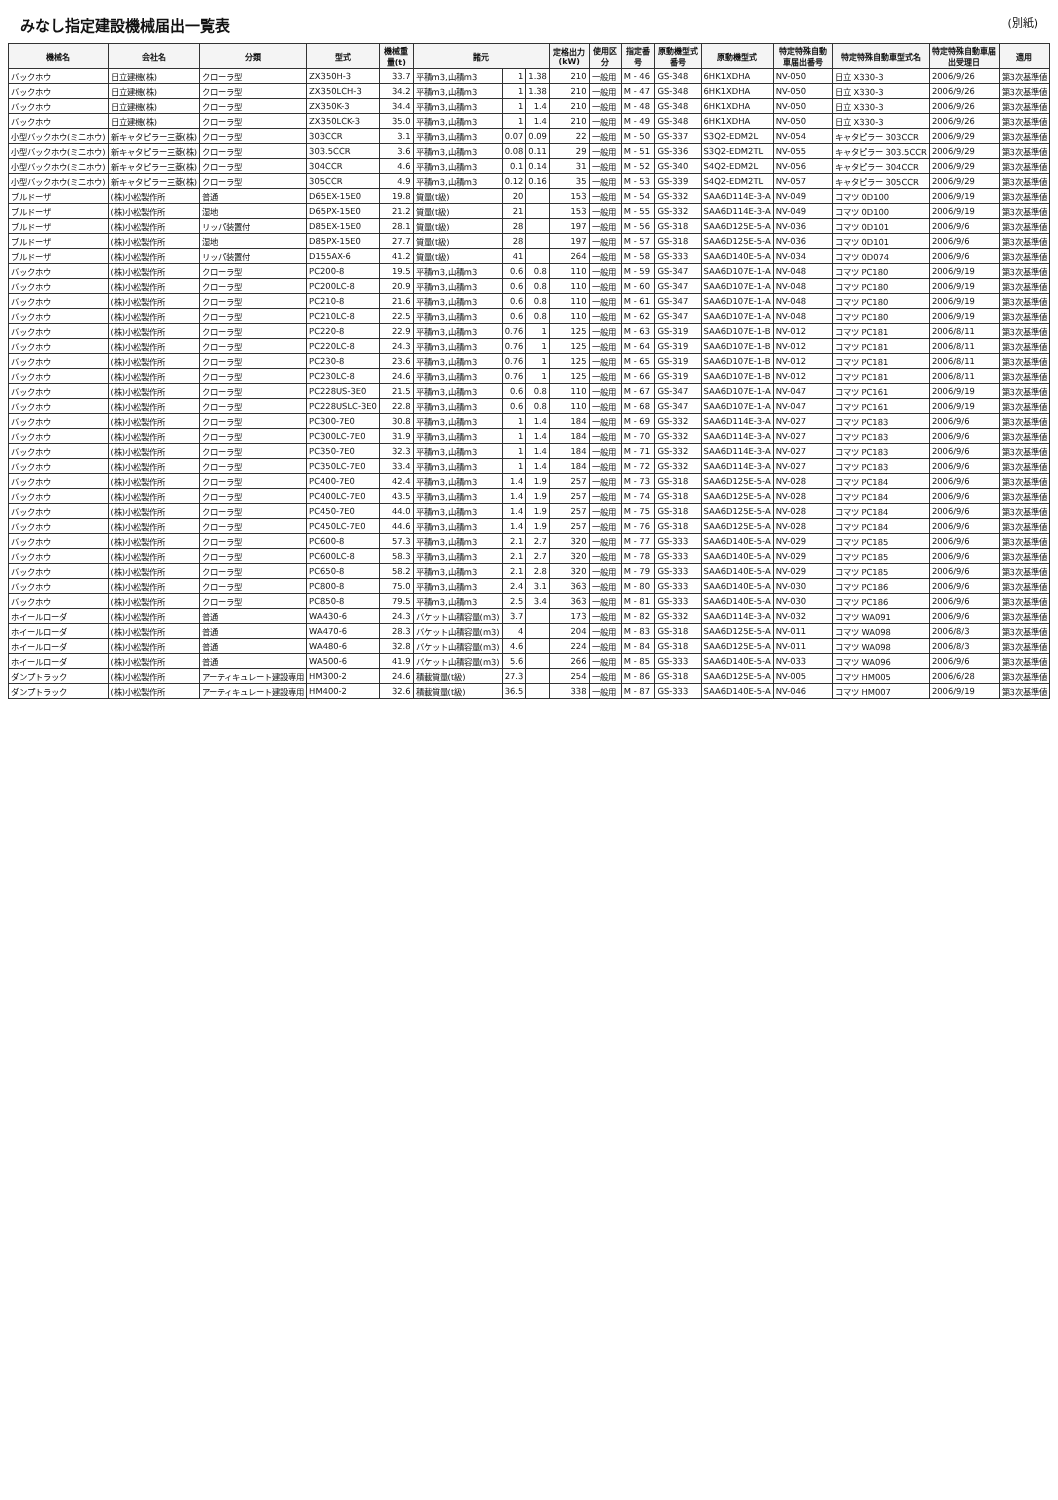みなし指定建設機械届出一覧表
(別紙)
| 機械名 | 会社名 | 分類 | 型式 | 機械重量(t) | 諸元 | | | 定格出力(kW) | 使用区分 | 指定番号 | 原動機型式番号 | 原動機型式 | 特定特殊自動車届出番号 | 特定特殊自動車型式名 | 特定特殊自動車届出受理日 | 適用 |
| --- | --- | --- | --- | --- | --- | --- | --- | --- | --- | --- | --- | --- | --- | --- | --- | --- |
| バックホウ | 日立建機(株) | クローラ型 | ZX350H-3 | 33.7 | 平積m3,山積m3 | 1 | 1.38 | 210 | 一般用 | M - 46 | GS-348 | 6HK1XDHA | NV-050 | 日立 X330-3 | 2006/9/26 | 第3次基準値 |
| バックホウ | 日立建機(株) | クローラ型 | ZX350LCH-3 | 34.2 | 平積m3,山積m3 | 1 | 1.38 | 210 | 一般用 | M - 47 | GS-348 | 6HK1XDHA | NV-050 | 日立 X330-3 | 2006/9/26 | 第3次基準値 |
| バックホウ | 日立建機(株) | クローラ型 | ZX350K-3 | 34.4 | 平積m3,山積m3 | 1 | 1.4 | 210 | 一般用 | M - 48 | GS-348 | 6HK1XDHA | NV-050 | 日立 X330-3 | 2006/9/26 | 第3次基準値 |
| バックホウ | 日立建機(株) | クローラ型 | ZX350LCK-3 | 35.0 | 平積m3,山積m3 | 1 | 1.4 | 210 | 一般用 | M - 49 | GS-348 | 6HK1XDHA | NV-050 | 日立 X330-3 | 2006/9/26 | 第3次基準値 |
| 小型バックホウ(ミニホウ) | 新キャタピラー三菱(株) | クローラ型 | 303CCR | 3.1 | 平積m3,山積m3 | 0.07 | 0.09 | 22 | 一般用 | M - 50 | GS-337 | S3Q2-EDM2L | NV-054 | キャタピラー 303CCR | 2006/9/29 | 第3次基準値 |
| 小型バックホウ(ミニホウ) | 新キャタピラー三菱(株) | クローラ型 | 303.5CCR | 3.6 | 平積m3,山積m3 | 0.08 | 0.11 | 29 | 一般用 | M - 51 | GS-336 | S3Q2-EDM2TL | NV-055 | キャタピラー 303.5CCR | 2006/9/29 | 第3次基準値 |
| 小型バックホウ(ミニホウ) | 新キャタピラー三菱(株) | クローラ型 | 304CCR | 4.6 | 平積m3,山積m3 | 0.1 | 0.14 | 31 | 一般用 | M - 52 | GS-340 | S4Q2-EDM2L | NV-056 | キャタピラー 304CCR | 2006/9/29 | 第3次基準値 |
| 小型バックホウ(ミニホウ) | 新キャタピラー三菱(株) | クローラ型 | 305CCR | 4.9 | 平積m3,山積m3 | 0.12 | 0.16 | 35 | 一般用 | M - 53 | GS-339 | S4Q2-EDM2TL | NV-057 | キャタピラー 305CCR | 2006/9/29 | 第3次基準値 |
| ブルドーザ | (株)小松製作所 | 普通 | D65EX-15E0 | 19.8 | 質量(t級) | 20 | | 153 | 一般用 | M - 54 | GS-332 | SAA6D114E-3-A | NV-049 | コマツ 0D100 | 2006/9/19 | 第3次基準値 |
| ブルドーザ | (株)小松製作所 | 湿地 | D65PX-15E0 | 21.2 | 質量(t級) | 21 | | 153 | 一般用 | M - 55 | GS-332 | SAA6D114E-3-A | NV-049 | コマツ 0D100 | 2006/9/19 | 第3次基準値 |
| ブルドーザ | (株)小松製作所 | リッパ装置付 | D85EX-15E0 | 28.1 | 質量(t級) | 28 | | 197 | 一般用 | M - 56 | GS-318 | SAA6D125E-5-A | NV-036 | コマツ 0D101 | 2006/9/6 | 第3次基準値 |
| ブルドーザ | (株)小松製作所 | 湿地 | D85PX-15E0 | 27.7 | 質量(t級) | 28 | | 197 | 一般用 | M - 57 | GS-318 | SAA6D125E-5-A | NV-036 | コマツ 0D101 | 2006/9/6 | 第3次基準値 |
| ブルドーザ | (株)小松製作所 | リッパ装置付 | D155AX-6 | 41.2 | 質量(t級) | 41 | | 264 | 一般用 | M - 58 | GS-333 | SAA6D140E-5-A | NV-034 | コマツ 0D074 | 2006/9/6 | 第3次基準値 |
| バックホウ | (株)小松製作所 | クローラ型 | PC200-8 | 19.5 | 平積m3,山積m3 | 0.6 | 0.8 | 110 | 一般用 | M - 59 | GS-347 | SAA6D107E-1-A | NV-048 | コマツ PC180 | 2006/9/19 | 第3次基準値 |
| バックホウ | (株)小松製作所 | クローラ型 | PC200LC-8 | 20.9 | 平積m3,山積m3 | 0.6 | 0.8 | 110 | 一般用 | M - 60 | GS-347 | SAA6D107E-1-A | NV-048 | コマツ PC180 | 2006/9/19 | 第3次基準値 |
| バックホウ | (株)小松製作所 | クローラ型 | PC210-8 | 21.6 | 平積m3,山積m3 | 0.6 | 0.8 | 110 | 一般用 | M - 61 | GS-347 | SAA6D107E-1-A | NV-048 | コマツ PC180 | 2006/9/19 | 第3次基準値 |
| バックホウ | (株)小松製作所 | クローラ型 | PC210LC-8 | 22.5 | 平積m3,山積m3 | 0.6 | 0.8 | 110 | 一般用 | M - 62 | GS-347 | SAA6D107E-1-A | NV-048 | コマツ PC180 | 2006/9/19 | 第3次基準値 |
| バックホウ | (株)小松製作所 | クローラ型 | PC220-8 | 22.9 | 平積m3,山積m3 | 0.76 | 1 | 125 | 一般用 | M - 63 | GS-319 | SAA6D107E-1-B | NV-012 | コマツ PC181 | 2006/8/11 | 第3次基準値 |
| バックホウ | (株)小松製作所 | クローラ型 | PC220LC-8 | 24.3 | 平積m3,山積m3 | 0.76 | 1 | 125 | 一般用 | M - 64 | GS-319 | SAA6D107E-1-B | NV-012 | コマツ PC181 | 2006/8/11 | 第3次基準値 |
| バックホウ | (株)小松製作所 | クローラ型 | PC230-8 | 23.6 | 平積m3,山積m3 | 0.76 | 1 | 125 | 一般用 | M - 65 | GS-319 | SAA6D107E-1-B | NV-012 | コマツ PC181 | 2006/8/11 | 第3次基準値 |
| バックホウ | (株)小松製作所 | クローラ型 | PC230LC-8 | 24.6 | 平積m3,山積m3 | 0.76 | 1 | 125 | 一般用 | M - 66 | GS-319 | SAA6D107E-1-B | NV-012 | コマツ PC181 | 2006/8/11 | 第3次基準値 |
| バックホウ | (株)小松製作所 | クローラ型 | PC228US-3E0 | 21.5 | 平積m3,山積m3 | 0.6 | 0.8 | 110 | 一般用 | M - 67 | GS-347 | SAA6D107E-1-A | NV-047 | コマツ PC161 | 2006/9/19 | 第3次基準値 |
| バックホウ | (株)小松製作所 | クローラ型 | PC228USLC-3E0 | 22.8 | 平積m3,山積m3 | 0.6 | 0.8 | 110 | 一般用 | M - 68 | GS-347 | SAA6D107E-1-A | NV-047 | コマツ PC161 | 2006/9/19 | 第3次基準値 |
| バックホウ | (株)小松製作所 | クローラ型 | PC300-7E0 | 30.8 | 平積m3,山積m3 | 1 | 1.4 | 184 | 一般用 | M - 69 | GS-332 | SAA6D114E-3-A | NV-027 | コマツ PC183 | 2006/9/6 | 第3次基準値 |
| バックホウ | (株)小松製作所 | クローラ型 | PC300LC-7E0 | 31.9 | 平積m3,山積m3 | 1 | 1.4 | 184 | 一般用 | M - 70 | GS-332 | SAA6D114E-3-A | NV-027 | コマツ PC183 | 2006/9/6 | 第3次基準値 |
| バックホウ | (株)小松製作所 | クローラ型 | PC350-7E0 | 32.3 | 平積m3,山積m3 | 1 | 1.4 | 184 | 一般用 | M - 71 | GS-332 | SAA6D114E-3-A | NV-027 | コマツ PC183 | 2006/9/6 | 第3次基準値 |
| バックホウ | (株)小松製作所 | クローラ型 | PC350LC-7E0 | 33.4 | 平積m3,山積m3 | 1 | 1.4 | 184 | 一般用 | M - 72 | GS-332 | SAA6D114E-3-A | NV-027 | コマツ PC183 | 2006/9/6 | 第3次基準値 |
| バックホウ | (株)小松製作所 | クローラ型 | PC400-7E0 | 42.4 | 平積m3,山積m3 | 1.4 | 1.9 | 257 | 一般用 | M - 73 | GS-318 | SAA6D125E-5-A | NV-028 | コマツ PC184 | 2006/9/6 | 第3次基準値 |
| バックホウ | (株)小松製作所 | クローラ型 | PC400LC-7E0 | 43.5 | 平積m3,山積m3 | 1.4 | 1.9 | 257 | 一般用 | M - 74 | GS-318 | SAA6D125E-5-A | NV-028 | コマツ PC184 | 2006/9/6 | 第3次基準値 |
| バックホウ | (株)小松製作所 | クローラ型 | PC450-7E0 | 44.0 | 平積m3,山積m3 | 1.4 | 1.9 | 257 | 一般用 | M - 75 | GS-318 | SAA6D125E-5-A | NV-028 | コマツ PC184 | 2006/9/6 | 第3次基準値 |
| バックホウ | (株)小松製作所 | クローラ型 | PC450LC-7E0 | 44.6 | 平積m3,山積m3 | 1.4 | 1.9 | 257 | 一般用 | M - 76 | GS-318 | SAA6D125E-5-A | NV-028 | コマツ PC184 | 2006/9/6 | 第3次基準値 |
| バックホウ | (株)小松製作所 | クローラ型 | PC600-8 | 57.3 | 平積m3,山積m3 | 2.1 | 2.7 | 320 | 一般用 | M - 77 | GS-333 | SAA6D140E-5-A | NV-029 | コマツ PC185 | 2006/9/6 | 第3次基準値 |
| バックホウ | (株)小松製作所 | クローラ型 | PC600LC-8 | 58.3 | 平積m3,山積m3 | 2.1 | 2.7 | 320 | 一般用 | M - 78 | GS-333 | SAA6D140E-5-A | NV-029 | コマツ PC185 | 2006/9/6 | 第3次基準値 |
| バックホウ | (株)小松製作所 | クローラ型 | PC650-8 | 58.2 | 平積m3,山積m3 | 2.1 | 2.8 | 320 | 一般用 | M - 79 | GS-333 | SAA6D140E-5-A | NV-029 | コマツ PC185 | 2006/9/6 | 第3次基準値 |
| バックホウ | (株)小松製作所 | クローラ型 | PC800-8 | 75.0 | 平積m3,山積m3 | 2.4 | 3.1 | 363 | 一般用 | M - 80 | GS-333 | SAA6D140E-5-A | NV-030 | コマツ PC186 | 2006/9/6 | 第3次基準値 |
| バックホウ | (株)小松製作所 | クローラ型 | PC850-8 | 79.5 | 平積m3,山積m3 | 2.5 | 3.4 | 363 | 一般用 | M - 81 | GS-333 | SAA6D140E-5-A | NV-030 | コマツ PC186 | 2006/9/6 | 第3次基準値 |
| ホイールローダ | (株)小松製作所 | 普通 | WA430-6 | 24.3 | バケット山積容量(m3) | 3.7 | | 173 | 一般用 | M - 82 | GS-332 | SAA6D114E-3-A | NV-032 | コマツ WA091 | 2006/9/6 | 第3次基準値 |
| ホイールローダ | (株)小松製作所 | 普通 | WA470-6 | 28.3 | バケット山積容量(m3) | 4 | | 204 | 一般用 | M - 83 | GS-318 | SAA6D125E-5-A | NV-011 | コマツ WA098 | 2006/8/3 | 第3次基準値 |
| ホイールローダ | (株)小松製作所 | 普通 | WA480-6 | 32.8 | バケット山積容量(m3) | 4.6 | | 224 | 一般用 | M - 84 | GS-318 | SAA6D125E-5-A | NV-011 | コマツ WA098 | 2006/8/3 | 第3次基準値 |
| ホイールローダ | (株)小松製作所 | 普通 | WA500-6 | 41.9 | バケット山積容量(m3) | 5.6 | | 266 | 一般用 | M - 85 | GS-333 | SAA6D140E-5-A | NV-033 | コマツ WA096 | 2006/9/6 | 第3次基準値 |
| ダンプトラック | (株)小松製作所 | アーティキュレート建設専用 | HM300-2 | 24.6 | 積載質量(t級) | 27.3 | | 254 | 一般用 | M - 86 | GS-318 | SAA6D125E-5-A | NV-005 | コマツ HM005 | 2006/6/28 | 第3次基準値 |
| ダンプトラック | (株)小松製作所 | アーティキュレート建設専用 | HM400-2 | 32.6 | 積載質量(t級) | 36.5 | | 338 | 一般用 | M - 87 | GS-333 | SAA6D140E-5-A | NV-046 | コマツ HM007 | 2006/9/19 | 第3次基準値 |